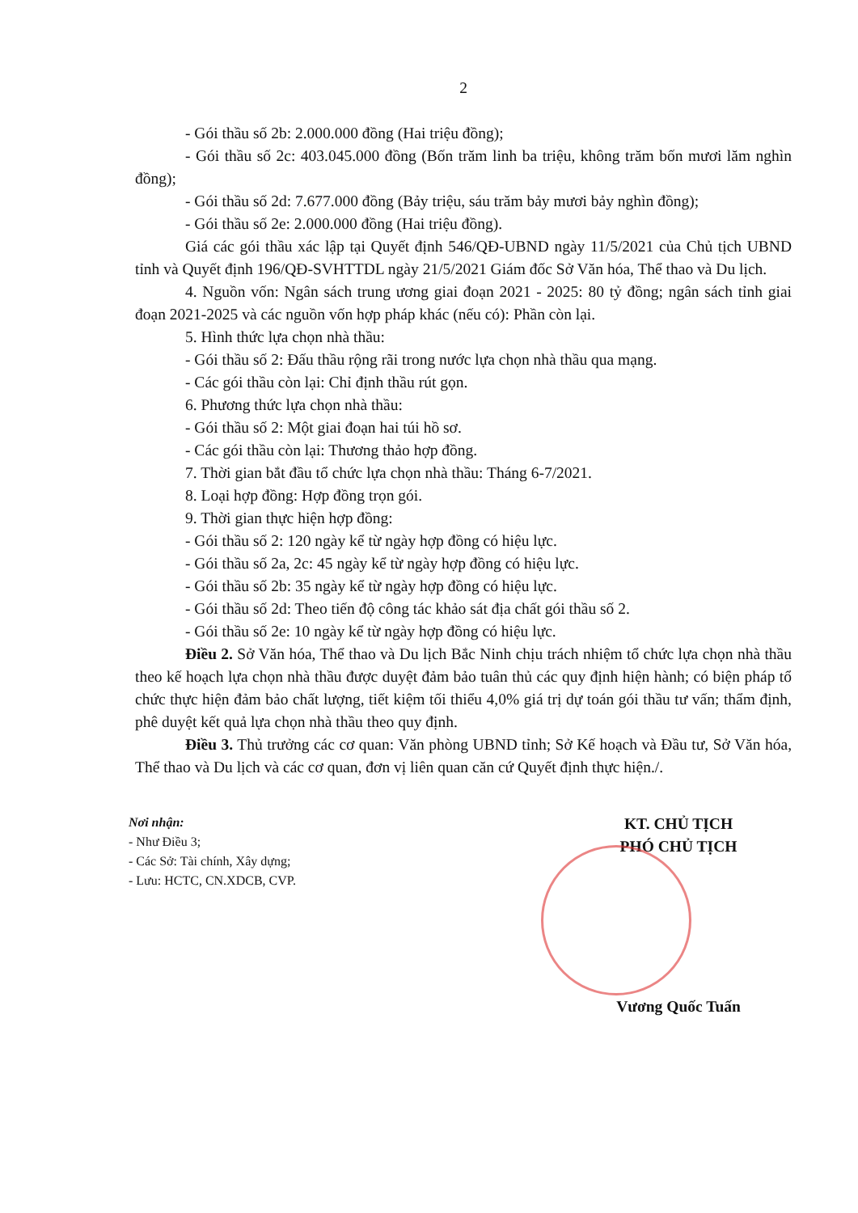2
- Gói thầu số 2b: 2.000.000 đồng (Hai triệu đồng);
- Gói thầu số 2c: 403.045.000 đồng (Bốn trăm linh ba triệu, không trăm bốn mươi lăm nghìn đồng);
- Gói thầu số 2d: 7.677.000 đồng (Bảy triệu, sáu trăm bảy mươi bảy nghìn đồng);
- Gói thầu số 2e: 2.000.000 đồng (Hai triệu đồng).
Giá các gói thầu xác lập tại Quyết định 546/QĐ-UBND ngày 11/5/2021 của Chủ tịch UBND tỉnh và Quyết định 196/QĐ-SVHTTDL ngày 21/5/2021 Giám đốc Sở Văn hóa, Thể thao và Du lịch.
4. Nguồn vốn: Ngân sách trung ương giai đoạn 2021 - 2025: 80 tỷ đồng; ngân sách tỉnh giai đoạn 2021-2025 và các nguồn vốn hợp pháp khác (nếu có): Phần còn lại.
5. Hình thức lựa chọn nhà thầu:
- Gói thầu số 2: Đấu thầu rộng rãi trong nước lựa chọn nhà thầu qua mạng.
- Các gói thầu còn lại: Chỉ định thầu rút gọn.
6. Phương thức lựa chọn nhà thầu:
- Gói thầu số 2: Một giai đoạn hai túi hồ sơ.
- Các gói thầu còn lại: Thương thảo hợp đồng.
7. Thời gian bắt đầu tổ chức lựa chọn nhà thầu: Tháng 6-7/2021.
8. Loại hợp đồng: Hợp đồng trọn gói.
9. Thời gian thực hiện hợp đồng:
- Gói thầu số 2: 120 ngày kể từ ngày hợp đồng có hiệu lực.
- Gói thầu số 2a, 2c: 45 ngày kể từ ngày hợp đồng có hiệu lực.
- Gói thầu số 2b: 35 ngày kể từ ngày hợp đồng có hiệu lực.
- Gói thầu số 2d: Theo tiến độ công tác khảo sát địa chất gói thầu số 2.
- Gói thầu số 2e: 10 ngày kể từ ngày hợp đồng có hiệu lực.
Điều 2. Sở Văn hóa, Thể thao và Du lịch Bắc Ninh chịu trách nhiệm tổ chức lựa chọn nhà thầu theo kế hoạch lựa chọn nhà thầu được duyệt đảm bảo tuân thủ các quy định hiện hành; có biện pháp tổ chức thực hiện đảm bảo chất lượng, tiết kiệm tối thiểu 4,0% giá trị dự toán gói thầu tư vấn; thẩm định, phê duyệt kết quả lựa chọn nhà thầu theo quy định.
Điều 3. Thủ trưởng các cơ quan: Văn phòng UBND tỉnh; Sở Kế hoạch và Đầu tư, Sở Văn hóa, Thể thao và Du lịch và các cơ quan, đơn vị liên quan căn cứ Quyết định thực hiện./.
Nơi nhận:
- Như Điều 3;
- Các Sở: Tài chính, Xây dựng;
- Lưu: HCTC, CN.XDCB, CVP.
KT. CHỦ TỊCH
PHÓ CHỦ TỊCH
Vương Quốc Tuấn